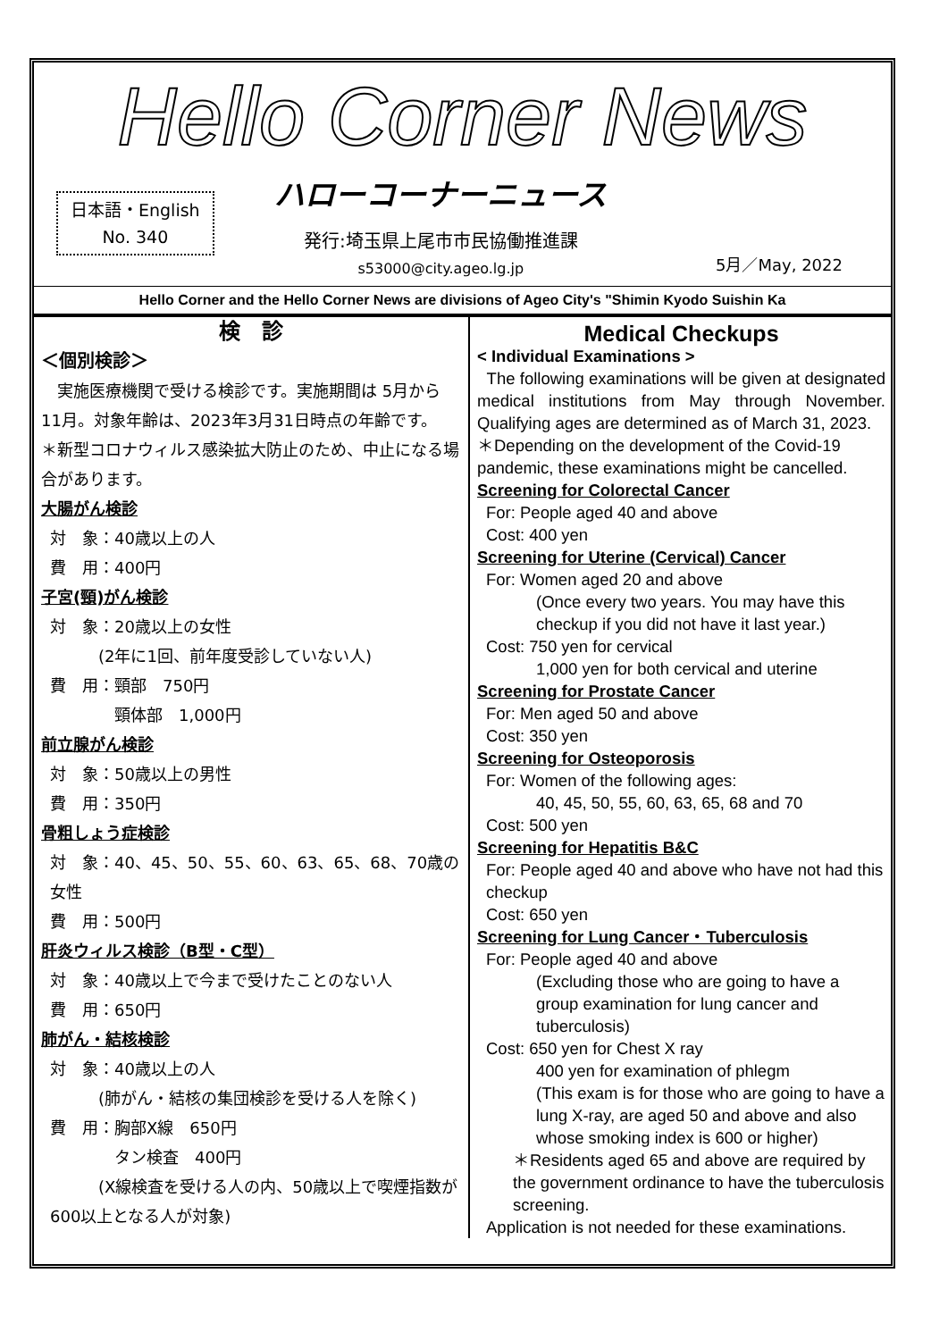Hello Corner News
日本語・English
No. 340
ハローコーナーニュース
発行:埼玉県上尾市市民協働推進課
s53000@city.ageo.lg.jp
5月／May, 2022
Hello Corner and the Hello Corner News are divisions of Ageo City's "Shimin Kyodo Suishin Ka
検　診
＜個別検診＞
　実施医療機関で受ける検診です。実施期間は 5月から11月。対象年齢は、2023年3月31日時点の年齢です。
＊新型コロナウィルス感染拡大防止のため、中止になる場合があります。
大腸がん検診
対　象：40歳以上の人
費　用：400円
子宮(頸)がん検診
対　象：20歳以上の女性
　　　(2年に1回、前年度受診していない人)
費　用：頸部　750円
　　　　頸体部　1,000円
前立腺がん検診
対　象：50歳以上の男性
費　用：350円
骨粗しょう症検診
対　象：40、45、50、55、60、63、65、68、70歳の女性
費　用：500円
肝炎ウィルス検診（B型・C型）
対　象：40歳以上で今まで受けたことのない人
費　用：650円
肺がん・結核検診
対　象：40歳以上の人
　　　(肺がん・結核の集団検診を受ける人を除く)
費　用：胸部X線　650円
　　　　タン検査　400円
　　　(X線検査を受ける人の内、50歳以上で喫煙指数が600以上となる人が対象)
Medical Checkups
< Individual Examinations >
The following examinations will be given at designated medical institutions from May through November. Qualifying ages are determined as of March 31, 2023.
＊Depending on the development of the Covid-19 pandemic, these examinations might be cancelled.
Screening for Colorectal Cancer
For: People aged 40 and above
Cost: 400 yen
Screening for Uterine (Cervical) Cancer
For: Women aged 20 and above
(Once every two years. You may have this checkup if you did not have it last year.)
Cost: 750 yen for cervical
1,000 yen for both cervical and uterine
Screening for Prostate Cancer
For: Men aged 50 and above
Cost: 350 yen
Screening for Osteoporosis
For: Women of the following ages:
40, 45, 50, 55, 60, 63, 65, 68 and 70
Cost: 500 yen
Screening for Hepatitis B&C
For: People aged 40 and above who have not had this checkup
Cost: 650 yen
Screening for Lung Cancer・Tuberculosis
For: People aged 40 and above
(Excluding those who are going to have a group examination for lung cancer and tuberculosis)
Cost: 650 yen for Chest X ray
400 yen for examination of phlegm
(This exam is for those who are going to have a lung X-ray, are aged 50 and above and also whose smoking index is 600 or higher)
＊Residents aged 65 and above are required by the government ordinance to have the tuberculosis screening.
Application is not needed for these examinations.